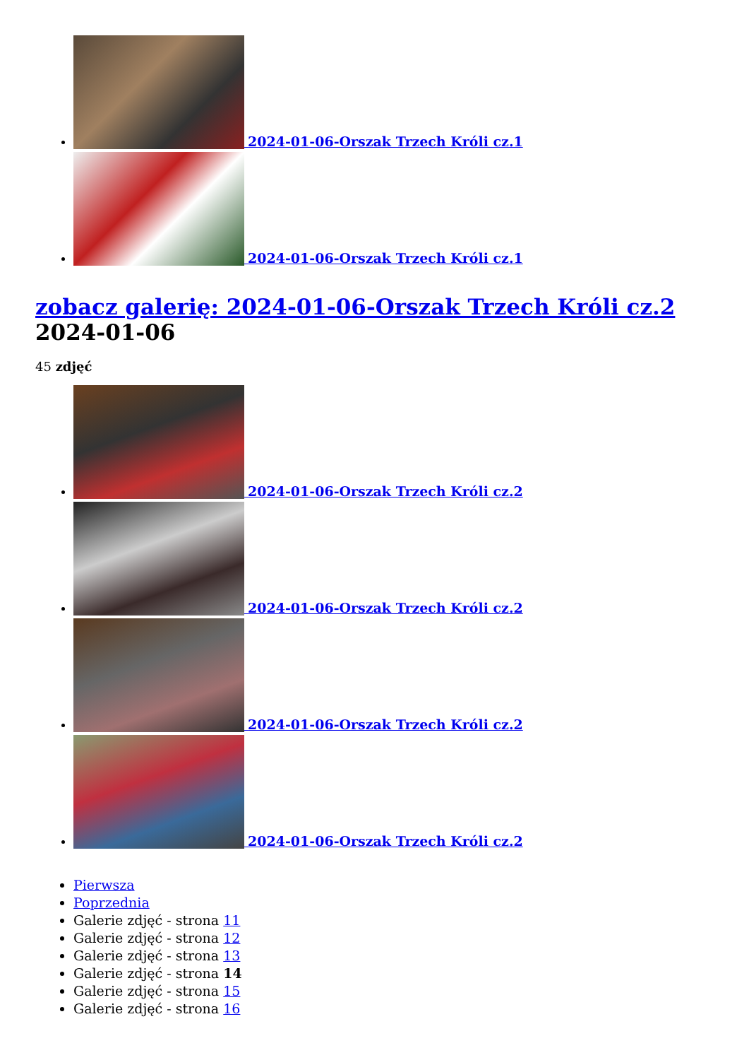2024-01-06-Orszak Trzech Króli cz.1
2024-01-06-Orszak Trzech Króli cz.1
zobacz galerię: 2024-01-06-Orszak Trzech Króli cz.2 2024-01-06
45 zdjęć
2024-01-06-Orszak Trzech Króli cz.2
2024-01-06-Orszak Trzech Króli cz.2
2024-01-06-Orszak Trzech Króli cz.2
2024-01-06-Orszak Trzech Króli cz.2
Pierwsza
Poprzednia
Galerie zdjęć - strona 11
Galerie zdjęć - strona 12
Galerie zdjęć - strona 13
Galerie zdjęć - strona 14
Galerie zdjęć - strona 15
Galerie zdjęć - strona 16